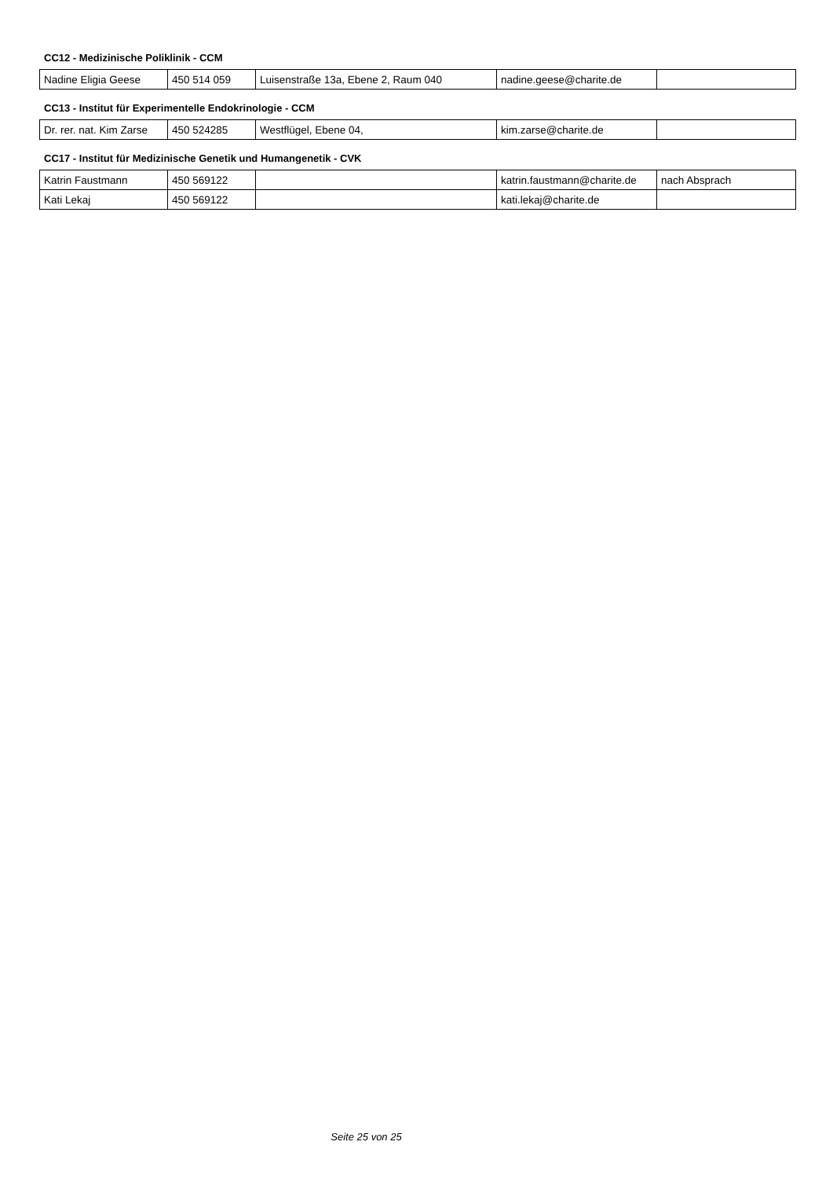CC12 - Medizinische Poliklinik - CCM
| Nadine Eligia Geese | 450 514 059 | Luisenstraße 13a, Ebene 2, Raum 040 | nadine.geese@charite.de | |
CC13 - Institut für Experimentelle Endokrinologie - CCM
| Dr. rer. nat. Kim Zarse | 450 524285 | Westflügel, Ebene 04, | kim.zarse@charite.de | |
CC17 - Institut für Medizinische Genetik und Humangenetik - CVK
| Katrin Faustmann | 450 569122 | | katrin.faustmann@charite.de | nach Absprach |
| Kati Lekaj | 450 569122 | | kati.lekaj@charite.de | |
Seite 25 von 25